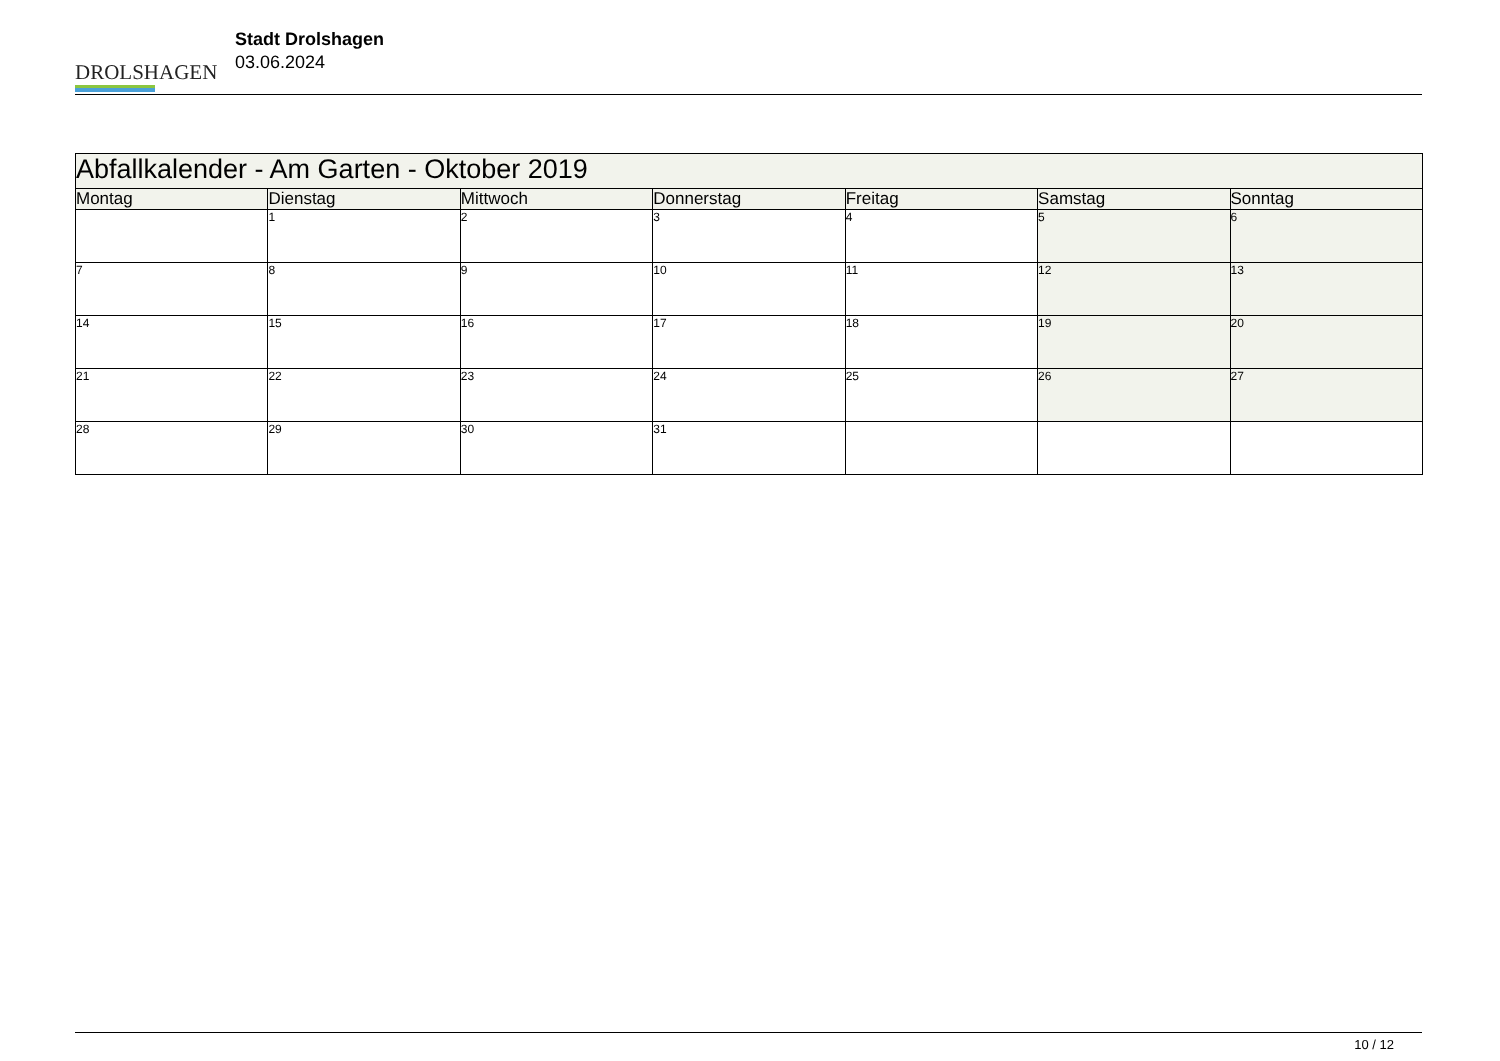DROLSHAGEN
Stadt Drolshagen
03.06.2024
| Abfallkalender - Am Garten - Oktober 2019 | | | | | | |
| --- | --- | --- | --- | --- | --- | --- |
| Montag | Dienstag | Mittwoch | Donnerstag | Freitag | Samstag | Sonntag |
| | 1 | 2 | 3 | 4 | 5 | 6 |
| 7 | 8 | 9 | 10 | 11 | 12 | 13 |
| 14 | 15 | 16 | 17 | 18 | 19 | 20 |
| 21 | 22 | 23 | 24 | 25 | 26 | 27 |
| 28 | 29 | 30 | 31 | | | |
10 / 12